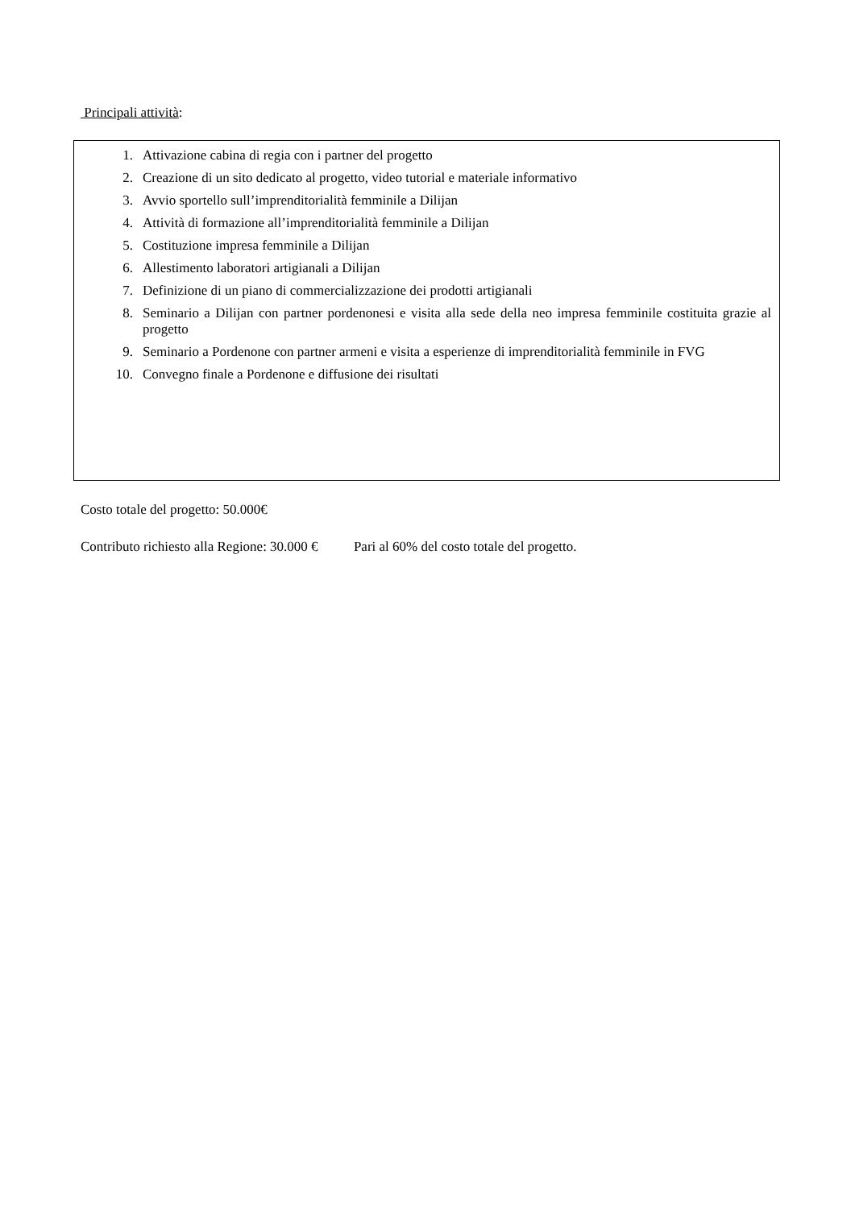Principali attività:
1. Attivazione cabina di regia con i partner del progetto
2. Creazione di un sito dedicato al progetto, video tutorial e materiale informativo
3. Avvio sportello sull’imprenditorialità femminile a Dilijan
4. Attività di formazione all’imprenditorialità femminile a Dilijan
5. Costituzione impresa femminile a Dilijan
6. Allestimento laboratori artigianali a Dilijan
7. Definizione di un piano di commercializzazione dei prodotti artigianali
8. Seminario a Dilijan con partner pordenonesi e visita alla sede della neo impresa femminile costituita grazie al progetto
9. Seminario a Pordenone con partner armeni e visita a esperienze di imprenditorialità femminile in FVG
10. Convegno finale a Pordenone e diffusione dei risultati
Costo totale del progetto: 50.000€
Contributo richiesto alla Regione: 30.000 € Pari al 60% del costo totale del progetto.